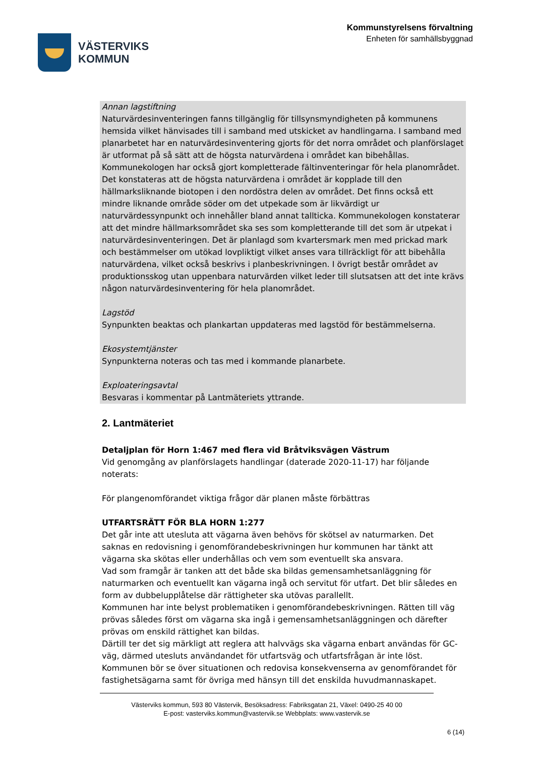VÄSTERVIKS
KOMMUN
Kommunstyrelsens förvaltning
Enheten för samhällsbyggnad
Annan lagstiftning
Naturvärdesinventeringen fanns tillgänglig för tillsynsmyndigheten på kommunens hemsida vilket hänvisades till i samband med utskicket av handlingarna. I samband med planarbetet har en naturvärdesinventering gjorts för det norra området och planförslaget är utformat på så sätt att de högsta naturvärdena i området kan bibehållas. Kommunekologen har också gjort kompletterade fältinventeringar för hela planområdet. Det konstateras att de högsta naturvärdena i området är kopplade till den hällmarksliknande biotopen i den nordöstra delen av området. Det finns också ett mindre liknande område söder om det utpekade som är likvärdigt ur naturvärdessynpunkt och innehåller bland annat tallticka. Kommunekologen konstaterar att det mindre hällmarksområdet ska ses som kompletterande till det som är utpekat i naturvärdesinventeringen. Det är planlagd som kvartersmark men med prickad mark och bestämmelser om utökad lovpliktigt vilket anses vara tillräckligt för att bibehålla naturvärdena, vilket också beskrivs i planbeskrivningen. I övrigt består området av produktionsskog utan uppenbara naturvärden vilket leder till slutsatsen att det inte krävs någon naturvärdesinventering för hela planområdet.
Lagstöd
Synpunkten beaktas och plankartan uppdateras med lagstöd för bestämmelserna.
Ekosystemtjänster
Synpunkterna noteras och tas med i kommande planarbete.
Exploateringsavtal
Besvaras i kommentar på Lantmäteriets yttrande.
2. Lantmäteriet
Detaljplan för Horn 1:467 med flera vid Bråtviksvägen Västrum
Vid genomgång av planförslagets handlingar (daterade 2020-11-17) har följande noterats:
För plangenomförandet viktiga frågor där planen måste förbättras
UTFARTSRÄTT FÖR BLA HORN 1:277
Det går inte att utesluta att vägarna även behövs för skötsel av naturmarken. Det saknas en redovisning i genomförandebeskrivningen hur kommunen har tänkt att vägarna ska skötas eller underhållas och vem som eventuellt ska ansvara.
Vad som framgår är tanken att det både ska bildas gemensamhetsanläggning för naturmarken och eventuellt kan vägarna ingå och servitut för utfart. Det blir således en form av dubbelupplåtelse där rättigheter ska utövas parallellt.
Kommunen har inte belyst problematiken i genomförandebeskrivningen. Rätten till väg prövas således först om vägarna ska ingå i gemensamhetsanläggningen och därefter prövas om enskild rättighet kan bildas.
Därtill ter det sig märkligt att reglera att halvvägs ska vägarna enbart användas för GC-väg, därmed utesluts användandet för utfartsväg och utfartsfrågan är inte löst.
Kommunen bör se över situationen och redovisa konsekvenserna av genomförandet för fastighetsägarna samt för övriga med hänsyn till det enskilda huvudmannaskapet.
Västerviks kommun, 593 80 Västervik, Besöksadress: Fabriksgatan 21, Växel: 0490-25 40 00
E-post: vasterviks.kommun@vastervik.se Webbplats: www.vastervik.se
6 (14)